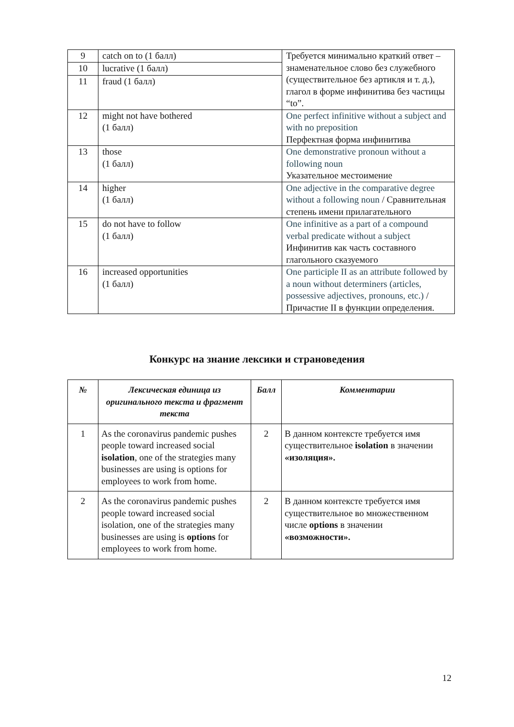| 9 | catch on to (1 балл) | Требуется минимально краткий ответ – знаменательное слово без служебного (существительное без артикля и т. д.), глагол в форме инфинитива без частицы “to”. |
| 10 | lucrative (1 балл) | |
| 11 | fraud (1 балл) | |
| 12 | might not have bothered (1 балл) | One perfect infinitive without a subject and with no preposition Перфектная форма инфинитива |
| 13 | those (1 балл) | One demonstrative pronoun without a following noun Указательное местоимение |
| 14 | higher (1 балл) | One adjective in the comparative degree without a following noun / Сравнительная степень имени прилагательного |
| 15 | do not have to follow (1 балл) | One infinitive as a part of a compound verbal predicate without a subject Инфинитив как часть составного глагольного сказуемого |
| 16 | increased opportunities (1 балл) | One participle II as an attribute followed by a noun without determiners (articles, possessive adjectives, pronouns, etc.) / Причастие II в функции определения. |
Конкурс на знание лексики и страноведения
| № | Лексическая единица из оригинального текста и фрагмент текста | Балл | Комментарии |
| --- | --- | --- | --- |
| 1 | As the coronavirus pandemic pushes people toward increased social isolation , one of the strategies many businesses are using is options for employees to work from home. | 2 | В данном контексте требуется имя существительное isolation в значении «изоляция». |
| 2 | As the coronavirus pandemic pushes people toward increased social isolation, one of the strategies many businesses are using is options for employees to work from home. | 2 | В данном контексте требуется имя существительное во множественном числе options в значении «возможности». |
12